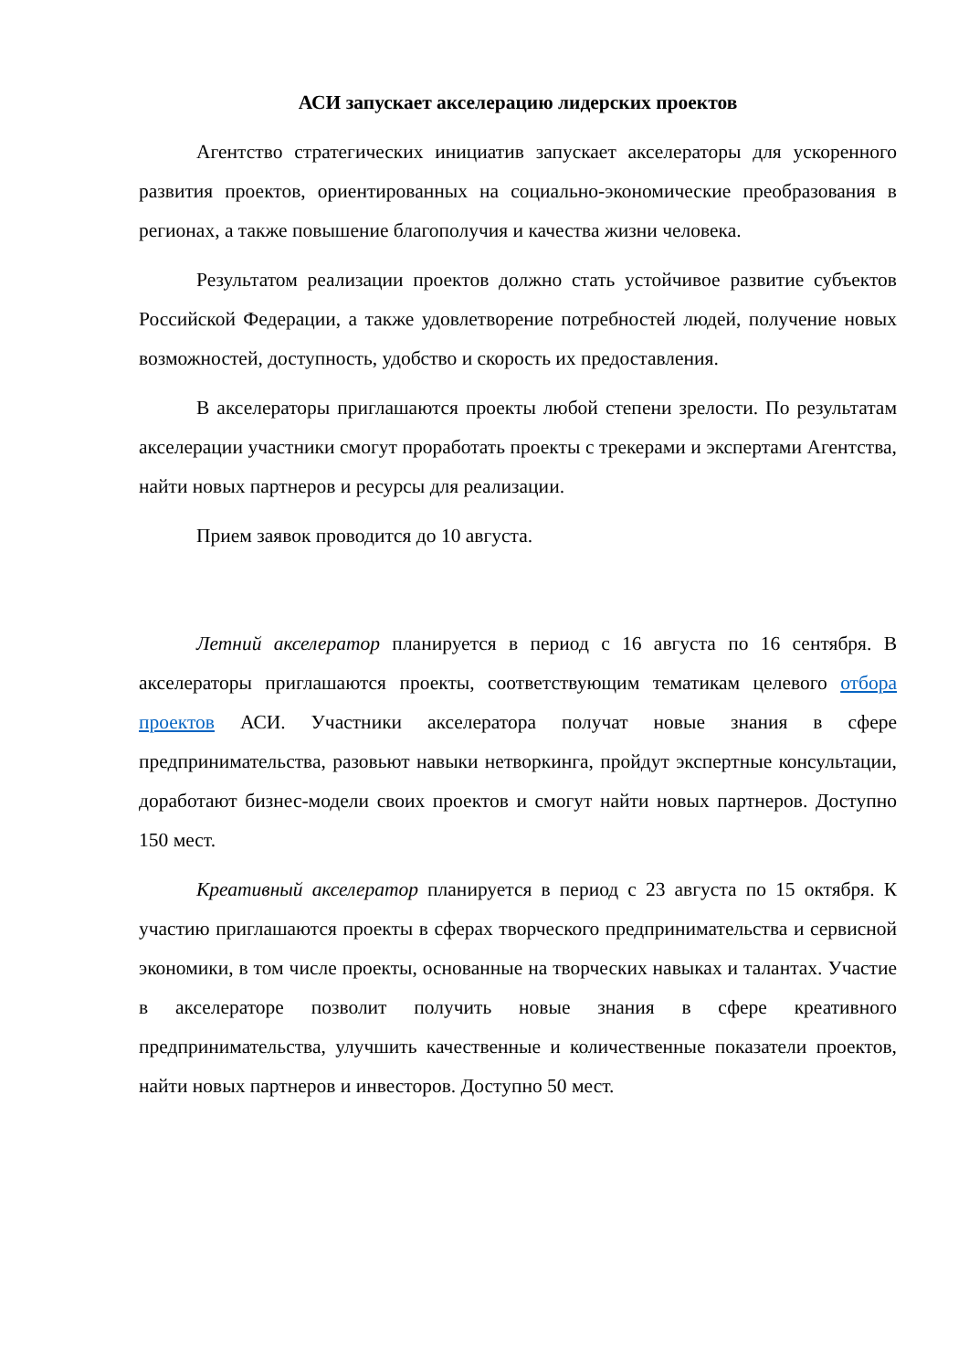АСИ запускает акселерацию лидерских проектов
Агентство стратегических инициатив запускает акселераторы для ускоренного развития проектов, ориентированных на социально-экономические преобразования в регионах, а также повышение благополучия и качества жизни человека.
Результатом реализации проектов должно стать устойчивое развитие субъектов Российской Федерации, а также удовлетворение потребностей людей, получение новых возможностей, доступность, удобство и скорость их предоставления.
В акселераторы приглашаются проекты любой степени зрелости. По результатам акселерации участники смогут проработать проекты с трекерами и экспертами Агентства, найти новых партнеров и ресурсы для реализации.
Прием заявок проводится до 10 августа.
Летний акселератор планируется в период с 16 августа по 16 сентября. В акселераторы приглашаются проекты, соответствующим тематикам целевого отбора проектов АСИ. Участники акселератора получат новые знания в сфере предпринимательства, разовьют навыки нетворкинга, пройдут экспертные консультации, доработают бизнес-модели своих проектов и смогут найти новых партнеров. Доступно 150 мест.
Креативный акселератор планируется в период с 23 августа по 15 октября. К участию приглашаются проекты в сферах творческого предпринимательства и сервисной экономики, в том числе проекты, основанные на творческих навыках и талантах. Участие в акселераторе позволит получить новые знания в сфере креативного предпринимательства, улучшить качественные и количественные показатели проектов, найти новых партнеров и инвесторов. Доступно 50 мест.